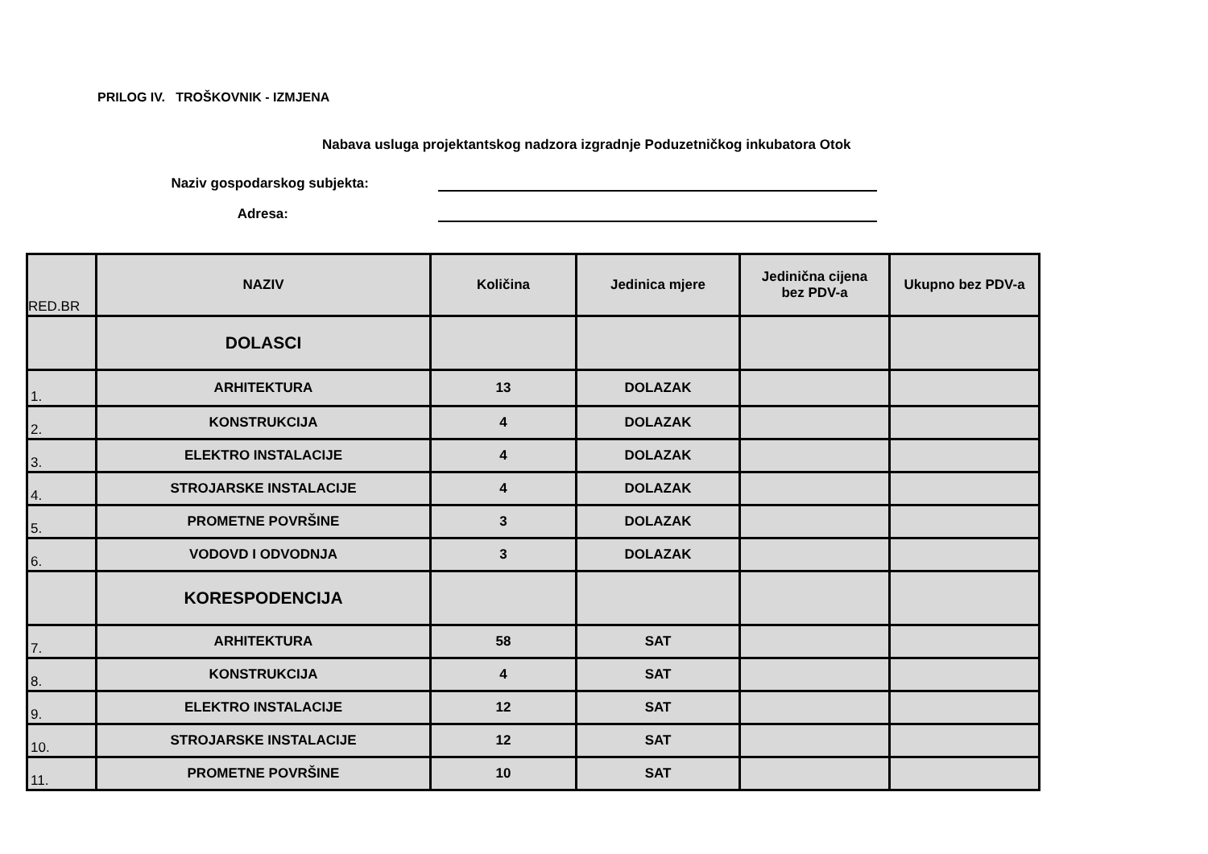PRILOG IV. TROŠKOVNIK - IZMJENA
Nabava usluga projektantskog nadzora izgradnje Poduzetničkog inkubatora Otok
Naziv gospodarskog subjekta:
Adresa:
| RED.BR | NAZIV | Količina | Jedinica mjere | Jedinična cijena bez PDV-a | Ukupno bez PDV-a |
| --- | --- | --- | --- | --- | --- |
| | DOLASCI | | | | |
| 1. | ARHITEKTURA | 13 | DOLAZAK | | |
| 2. | KONSTRUKCIJA | 4 | DOLAZAK | | |
| 3. | ELEKTRO INSTALACIJE | 4 | DOLAZAK | | |
| 4. | STROJARSKE INSTALACIJE | 4 | DOLAZAK | | |
| 5. | PROMETNE POVRŠINE | 3 | DOLAZAK | | |
| 6. | VODOVD I ODVODNJA | 3 | DOLAZAK | | |
| | KORESPODENCIJA | | | | |
| 7. | ARHITEKTURA | 58 | SAT | | |
| 8. | KONSTRUKCIJA | 4 | SAT | | |
| 9. | ELEKTRO INSTALACIJE | 12 | SAT | | |
| 10. | STROJARSKE INSTALACIJE | 12 | SAT | | |
| 11. | PROMETNE POVRŠINE | 10 | SAT | | |